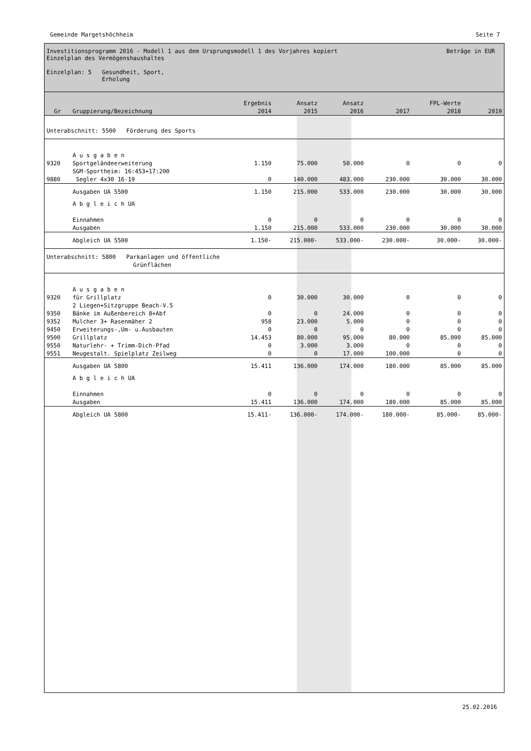Gemeinde Margetshöchheim Seite 7
Investitionsprogramm 2016 - Modell 1 aus dem Ursprungsmodell 1 des Vorjahres kopiert
Einzelplan des Vermögenshaushaltes
Einzelplan: 5 Gesundheit, Sport,
Erholung
Beträge in EUR
| Gr | Gruppierung/Bezeichnung | Ergebnis 2014 | Ansatz 2015 | Ansatz 2016 | 2017 | FPL-Werte 2018 | 2019 |
| --- | --- | --- | --- | --- | --- | --- | --- |
| Unterabschnitt: 5500 Förderung des Sports | | | | | | | |
| | A u s g a b e n | | | | | | |
| 9320 | Sportgeländeerweiterung | 1.150 | 75.000 | 50.000 | 0 | 0 | 0 |
| 9880 | SGM-Sportheim: 16:453+17:200 Segler 4x30 16-19 | 0 | 140.000 | 483.000 | 230.000 | 30.000 | 30.000 |
| | Ausgaben UA 5500 | 1.150 | 215.000 | 533.000 | 230.000 | 30.000 | 30.000 |
| | A b g l e i c h UA | | | | | | |
| | Einnahmen | 0 | 0 | 0 | 0 | 0 | 0 |
| | Ausgaben | 1.150 | 215.000 | 533.000 | 230.000 | 30.000 | 30.000 |
| | Abgleich UA 5500 | 1.150- | 215.000- | 533.000- | 230.000- | 30.000- | 30.000- |
| Unterabschnitt: 5800 Parkanlagen und öffentliche Grünflächen | | | | | | | |
| | A u s g a b e n | | | | | | |
| 9320 | für Grillplatz | 0 | 30.000 | 30.000 | 0 | 0 | 0 |
| 9350 | 2 Liegen+Sitzgruppe Beach-V.5 Bänke im Außenbereich 8+Abf | 0 | 0 | 24.000 | 0 | 0 | 0 |
| 9352 | Mulcher 3+ Rasenmäher 2 | 958 | 23.000 | 5.000 | 0 | 0 | 0 |
| 9450 | Erweiterungs-,Um- u.Ausbauten | 0 | 0 | 0 | 0 | 0 | 0 |
| 9500 | Grillplatz | 14.453 | 80.000 | 95.000 | 80.000 | 85.000 | 85.000 |
| 9550 | Naturlehr- + Trimm-Dich-Pfad | 0 | 3.000 | 3.000 | 0 | 0 | 0 |
| 9551 | Neugestalt. Spielplatz Zeilweg | 0 | 0 | 17.000 | 100.000 | 0 | 0 |
| | Ausgaben UA 5800 | 15.411 | 136.000 | 174.000 | 180.000 | 85.000 | 85.000 |
| | A b g l e i c h UA | | | | | | |
| | Einnahmen | 0 | 0 | 0 | 0 | 0 | 0 |
| | Ausgaben | 15.411 | 136.000 | 174.000 | 180.000 | 85.000 | 85.000 |
| | Abgleich UA 5800 | 15.411- | 136.000- | 174.000- | 180.000- | 85.000- | 85.000- |
25.02.2016